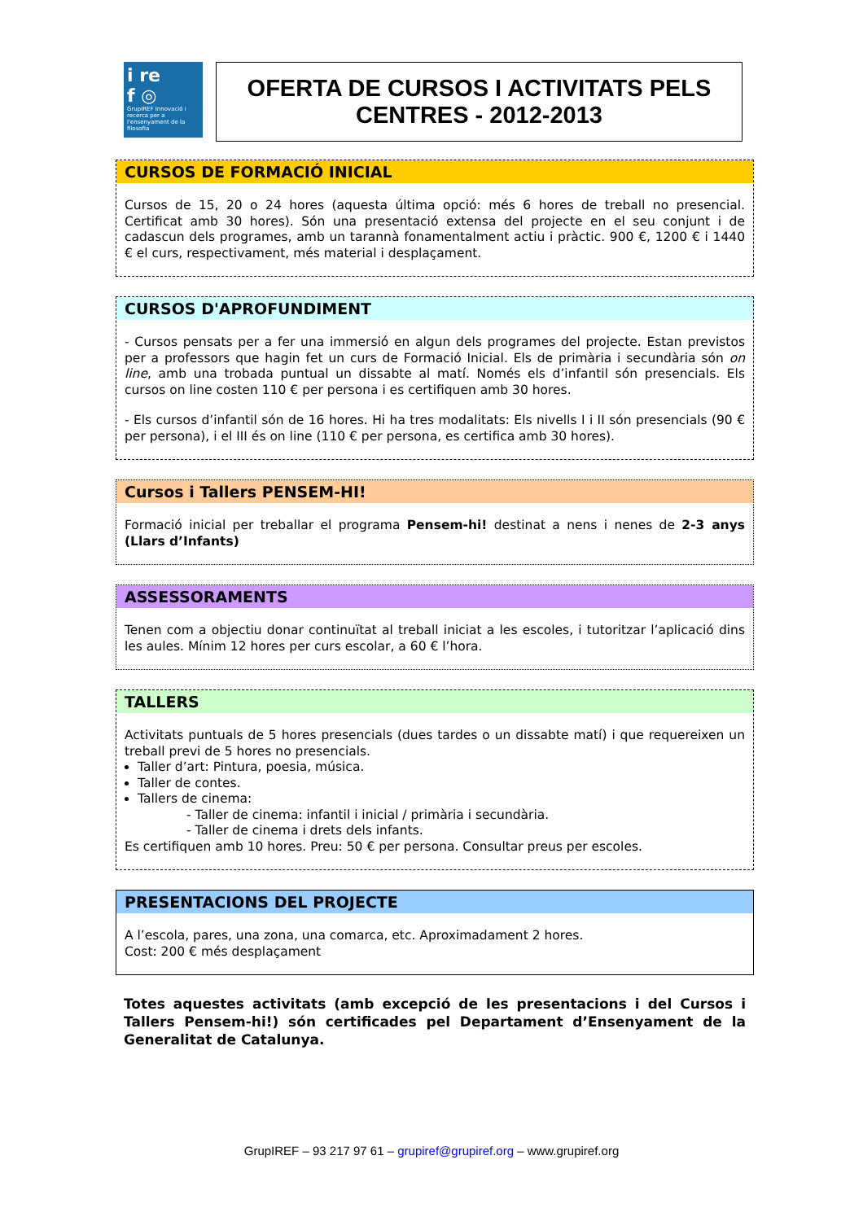i re
f ◎
GrupIREF Innovació i recerca per a l'ensenyament de la filosofia
OFERTA DE CURSOS I ACTIVITATS PELS
CENTRES - 2012-2013
CURSOS DE FORMACIÓ INICIAL
Cursos de 15, 20 o 24 hores (aquesta última opció: més 6 hores de treball no presencial. Certificat amb 30 hores). Són una presentació extensa del projecte en el seu conjunt i de cadascun dels programes, amb un tarannà fonamentalment actiu i pràctic. 900 €, 1200 € i 1440 € el curs, respectivament, més material i desplaçament.
CURSOS D'APROFUNDIMENT
- Cursos pensats per a fer una immersió en algun dels programes del projecte. Estan previstos per a professors que hagin fet un curs de Formació Inicial. Els de primària i secundària són on line, amb una trobada puntual un dissabte al matí. Només els d’infantil són presencials. Els cursos on line costen 110 € per persona i es certifiquen amb 30 hores.
- Els cursos d’infantil són de 16 hores. Hi ha tres modalitats: Els nivells I i II són presencials (90 € per persona), i el III és on line (110 € per persona, es certifica amb 30 hores).
Cursos i Tallers PENSEM-HI!
Formació inicial per treballar el programa Pensem-hi! destinat a nens i nenes de 2-3 anys (Llars d’Infants)
ASSESSORAMENTS
Tenen com a objectiu donar continuïtat al treball iniciat a les escoles, i tutoritzar l’aplicació dins les aules. Mínim 12 hores per curs escolar, a 60 € l’hora.
TALLERS
Activitats puntuals de 5 hores presencials (dues tardes o un dissabte matí) i que requereixen un treball previ de 5 hores no presencials.
Taller d’art: Pintura, poesia, música.
Taller de contes.
Tallers de cinema:
- Taller de cinema: infantil i inicial / primària i secundària.
- Taller de cinema i drets dels infants.
Es certifiquen amb 10 hores. Preu: 50 € per persona. Consultar preus per escoles.
PRESENTACIONS DEL PROJECTE
A l’escola, pares, una zona, una comarca, etc. Aproximadament 2 hores.
Cost: 200 € més desplaçament
Totes aquestes activitats (amb excepció de les presentacions i del Cursos i Tallers Pensem-hi!) són certificades pel Departament d’Ensenyament de la Generalitat de Catalunya.
GrupIREF – 93 217 97 61 – grupiref@grupiref.org – www.grupiref.org